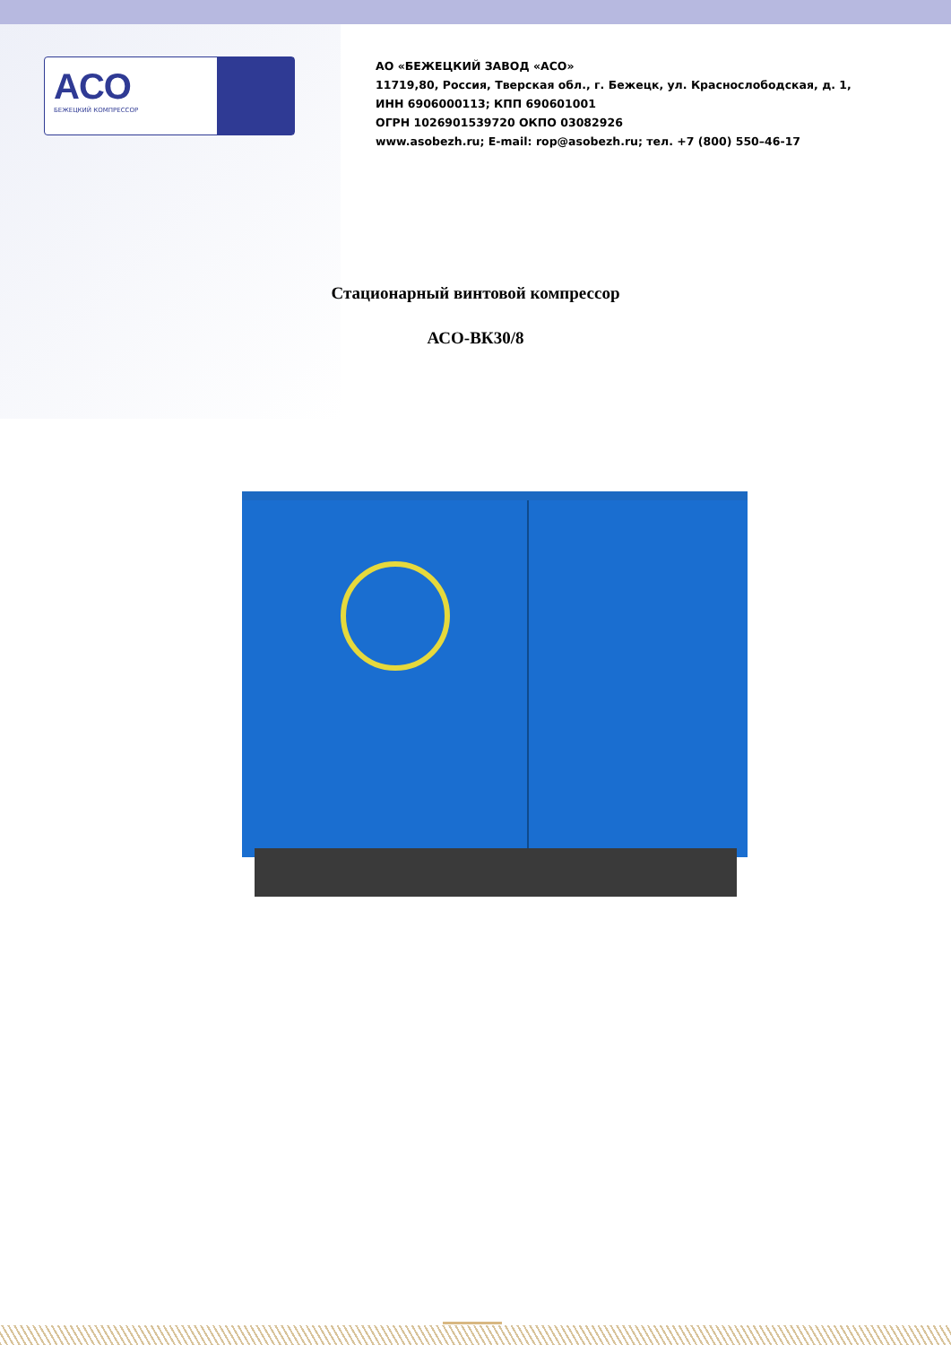АСО
БЕЖЕЦКИЙ КОМПРЕССОР
АО «БЕЖЕЦКИЙ ЗАВОД «АСО»
11719,80, Россия, Тверская обл., г. Бежецк, ул. Краснослободская, д. 1,
ИНН 6906000113; КПП 690601001
ОГРН 1026901539720 ОКПО 03082926
www.asobezh.ru; E-mail: rop@asobezh.ru; тел. +7 (800) 550–46-17
Стационарный винтовой компрессор
АСО-ВК30/8